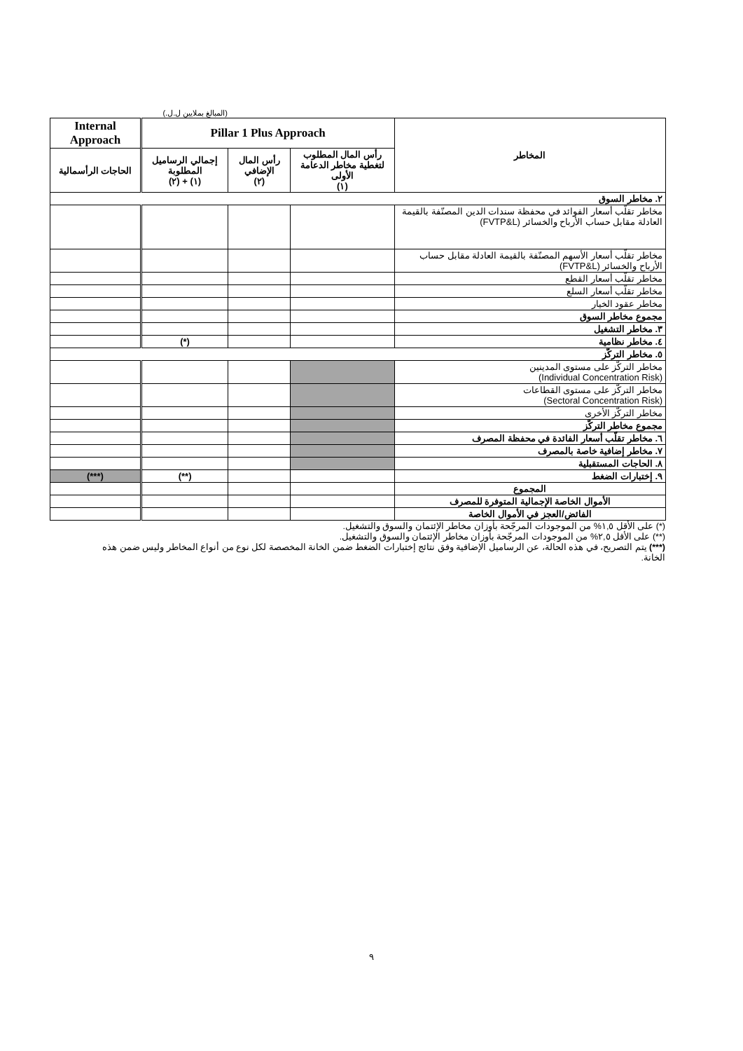(المبالغ بملايين ل.ل.)
| المخاطر | Pillar 1 Plus Approach | | | Internal Approach |
| --- | --- | --- | --- | --- |
| | رأس المال المطلوب لتغطية مخاطر الدعامة الأولى (١) | رأس المال الإضافي (٢) | إجمالي الرساميل المطلوبة (١) + (٢) | الحاجات الرأسمالية |
| ٢. مخاطر السوق | | | | |
| مخاطر تقلّب أسعار الفوائد في محفظة سندات الدين المصنّفة بالقيمة العادلة مقابل حساب الأرباح والخسائر (FVTP&L) | | | | |
| مخاطر تقلّب أسعار الأسهم المصنّفة بالقيمة العادلة مقابل حساب الأرباح والخسائر (FVTP&L) | | | | |
| مخاطر تقلّب أسعار القطع | | | | |
| مخاطر تقلّب أسعار السلع | | | | |
| مخاطر عقود الخيار | | | | |
| مجموع مخاطر السوق | | | | |
| ٣. مخاطر التشغيل | | | | |
| ٤. مخاطر نظامية | | | (*) | |
| ٥. مخاطر التركّز | | | | |
| مخاطر التركّز على مستوى المدينين (Individual Concentration Risk) | | | | |
| مخاطر التركّز على مستوى القطاعات (Sectoral Concentration Risk) | | | | |
| مخاطر التركّز الأخرى | | | | |
| مجموع مخاطر التركّز | | | | |
| ٦. مخاطر تقلّب أسعار الفائدة في محفظة المصرف | | | | |
| ٧. مخاطر إضافية خاصة بالمصرف | | | | |
| ٨. الحاجات المستقبلية | | | | |
| ٩. إختبارات الضغط | | | (**) | (***) |
| المجموع | | | | |
| الأموال الخاصة الإجمالية المتوفرة للمصرف | | | | |
| الفائض/العجز في الأموال الخاصة | | | | |
(*) على الأقل ١,٥% من الموجودات المرجّحة بأوزان مخاطر الإئتمان والسوق والتشغيل.
(**) على الأقل ٢,٥% من الموجودات المرجّحة بأوزان مخاطر الإئتمان والسوق والتشغيل.
(***) يتم التصريح، في هذه الحالة، عن الرساميل الإضافية وفق نتائج إختبارات الضغط ضمن الخانة المخصصة لكل نوع من أنواع المخاطر وليس ضمن هذه الخانة.
٩